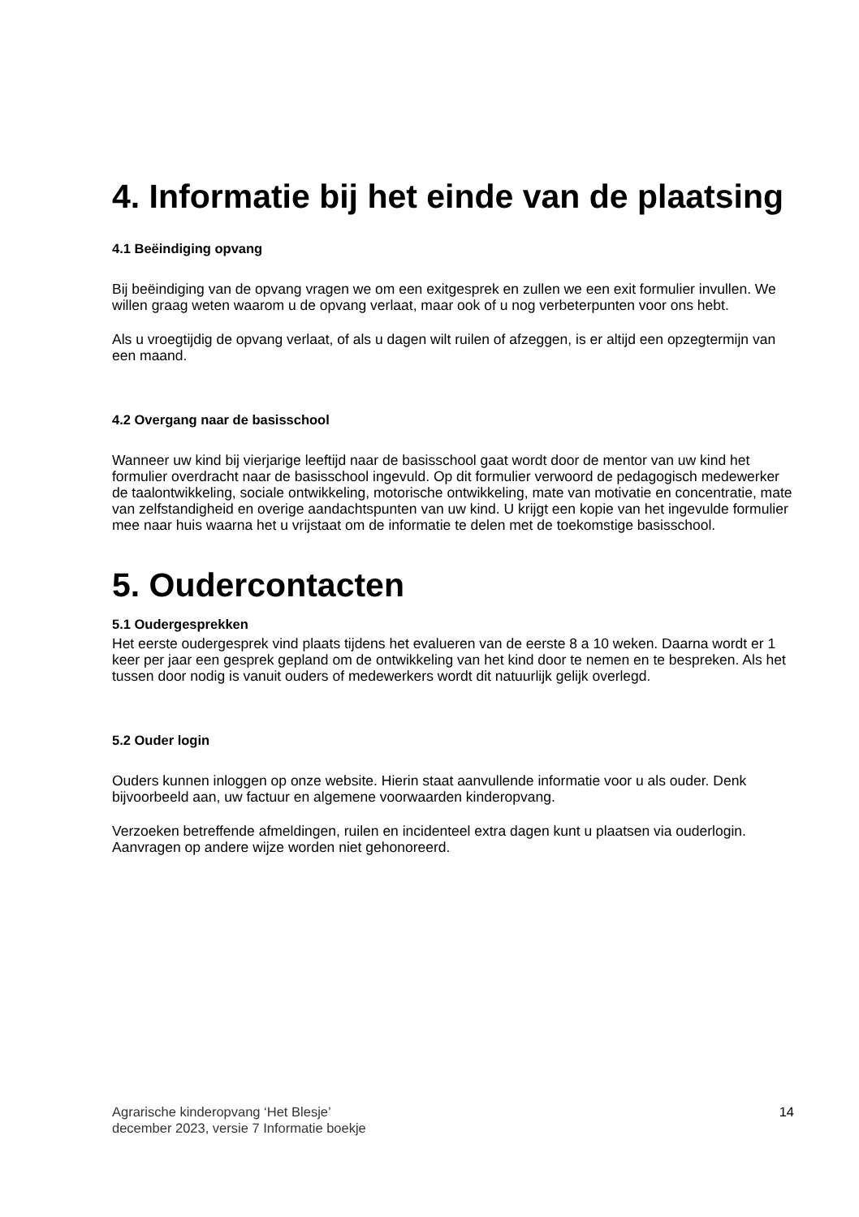4. Informatie bij het einde van de plaatsing
4.1 Beëindiging opvang
Bij beëindiging van de opvang vragen we om een exitgesprek en zullen we een exit formulier invullen. We willen graag weten waarom u de opvang verlaat, maar ook of u nog verbeterpunten voor ons hebt.
Als u vroegtijdig de opvang verlaat, of als u dagen wilt ruilen of afzeggen, is er altijd een opzegtermijn van een maand.
4.2 Overgang naar de basisschool
Wanneer uw kind bij vierjarige leeftijd naar de basisschool gaat wordt door de mentor van uw kind het formulier overdracht naar de basisschool ingevuld. Op dit formulier verwoord de pedagogisch medewerker de taalontwikkeling, sociale ontwikkeling, motorische ontwikkeling, mate van motivatie en concentratie, mate van zelfstandigheid en overige aandachtspunten van uw kind. U krijgt een kopie van het ingevulde formulier mee naar huis waarna het u vrijstaat om de informatie te delen met de toekomstige basisschool.
5. Oudercontacten
5.1 Oudergesprekken
Het eerste oudergesprek vind plaats tijdens het evalueren van de eerste 8 a 10 weken. Daarna wordt er 1 keer per jaar een gesprek gepland om de ontwikkeling van het kind door te nemen en te bespreken. Als het tussen door nodig is vanuit ouders of medewerkers wordt dit natuurlijk gelijk overlegd.
5.2 Ouder login
Ouders kunnen inloggen op onze website. Hierin staat aanvullende informatie voor u als ouder. Denk bijvoorbeeld aan, uw factuur en algemene voorwaarden kinderopvang.
Verzoeken betreffende afmeldingen, ruilen en incidenteel extra dagen kunt u plaatsen via ouderlogin. Aanvragen op andere wijze worden niet gehonoreerd.
Agrarische kinderopvang ‘Het Blesje’
december 2023, versie 7 Informatie boekje
14